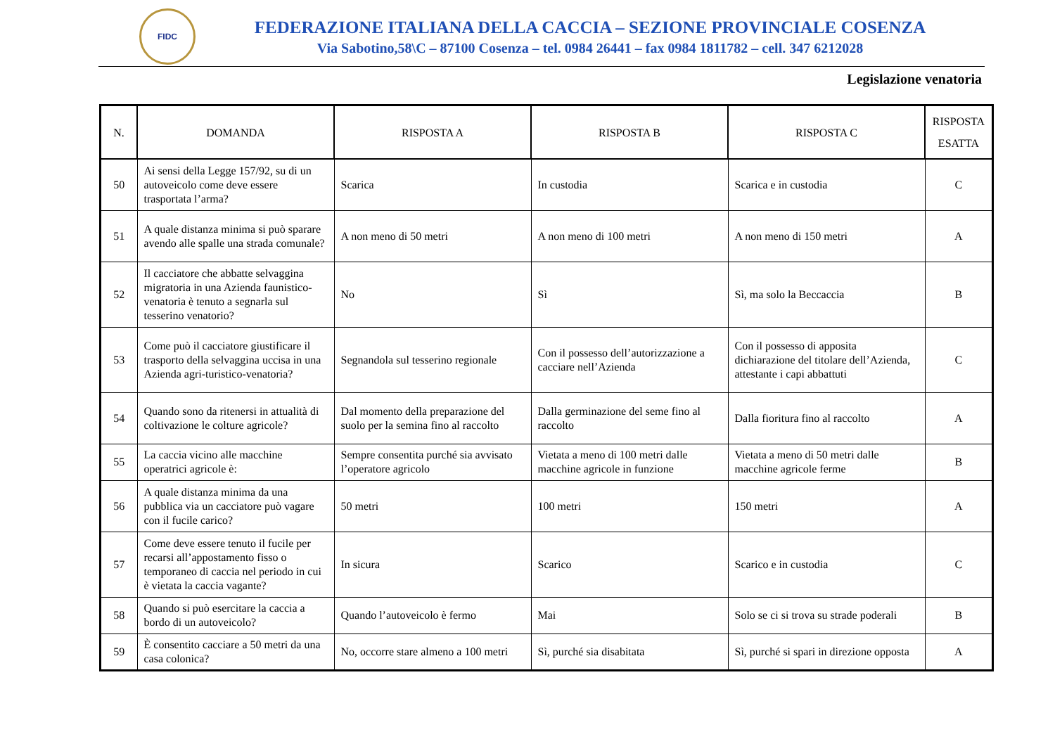FIDC
FEDERAZIONE ITALIANA DELLA CACCIA – SEZIONE PROVINCIALE COSENZA
Via Sabotino,58\C – 87100 Cosenza – tel. 0984 26441 – fax 0984 1811782 – cell. 347 6212028
Legislazione venatoria
| N. | DOMANDA | RISPOSTA A | RISPOSTA B | RISPOSTA C | RISPOSTA ESATTA |
| --- | --- | --- | --- | --- | --- |
| 50 | Ai sensi della Legge 157/92, su di un autoveicolo come deve essere trasportata l’arma? | Scarica | In custodia | Scarica e in custodia | C |
| 51 | A quale distanza minima si può sparare avendo alle spalle una strada comunale? | A non meno di 50 metri | A non meno di 100 metri | A non meno di 150 metri | A |
| 52 | Il cacciatore che abbatte selvaggina migratoria in una Azienda faunistico-venatoria è tenuto a segnarla sul tesserino venatorio? | No | Sì | Sì, ma solo la Beccaccia | B |
| 53 | Come può il cacciatore giustificare il trasporto della selvaggina uccisa in una Azienda agri-turistico-venatoria? | Segnandola sul tesserino regionale | Con il possesso dell’autorizzazione a cacciare nell’Azienda | Con il possesso di apposita dichiarazione del titolare dell’Azienda, attestante i capi abbattuti | C |
| 54 | Quando sono da ritenersi in attualità di coltivazione le colture agricole? | Dal momento della preparazione del suolo per la semina fino al raccolto | Dalla germinazione del seme fino al raccolto | Dalla fioritura fino al raccolto | A |
| 55 | La caccia vicino alle macchine operatrici agricole è: | Sempre consentita purché sia avvisato l’operatore agricolo | Vietata a meno di 100 metri dalle macchine agricole in funzione | Vietata a meno di 50 metri dalle macchine agricole ferme | B |
| 56 | A quale distanza minima da una pubblica via un cacciatore può vagare con il fucile carico? | 50 metri | 100 metri | 150 metri | A |
| 57 | Come deve essere tenuto il fucile per recarsi all’appostamento fisso o temporaneo di caccia nel periodo in cui è vietata la caccia vagante? | In sicura | Scarico | Scarico e in custodia | C |
| 58 | Quando si può esercitare la caccia a bordo di un autoveicolo? | Quando l’autoveicolo è fermo | Mai | Solo se ci si trova su strade poderali | B |
| 59 | È consentito cacciare a 50 metri da una casa colonica? | No, occorre stare almeno a 100 metri | Sì, purché sia disabitata | Sì, purché si spari in direzione opposta | A |